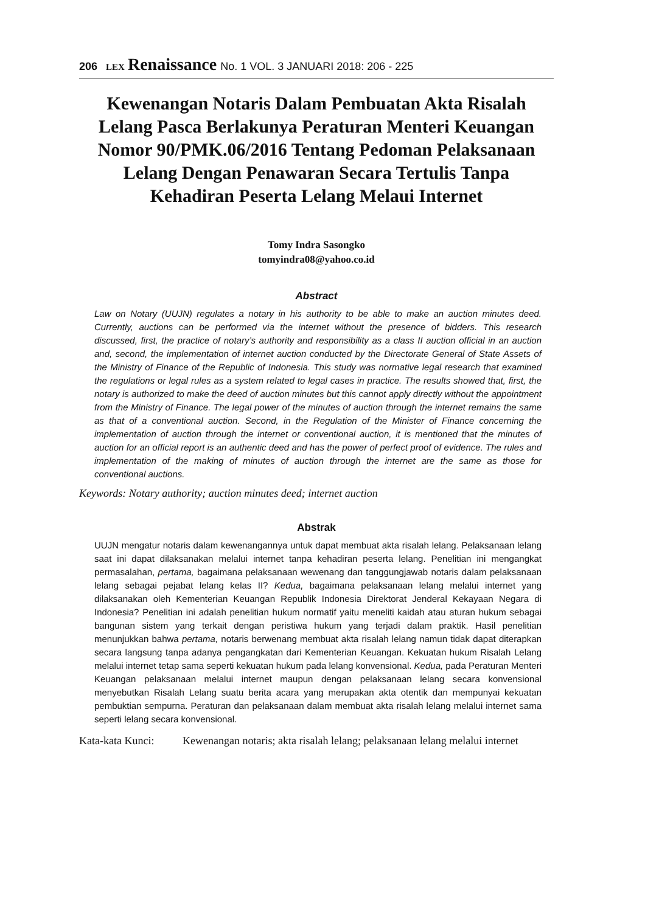206 LEX Renaissance No. 1 VOL. 3 JANUARI 2018: 206 - 225
Kewenangan Notaris Dalam Pembuatan Akta Risalah Lelang Pasca Berlakunya Peraturan Menteri Keuangan Nomor 90/PMK.06/2016 Tentang Pedoman Pelaksanaan Lelang Dengan Penawaran Secara Tertulis Tanpa Kehadiran Peserta Lelang Melaui Internet
Tomy Indra Sasongko
tomyindra08@yahoo.co.id
Abstract
Law on Notary (UUJN) regulates a notary in his authority to be able to make an auction minutes deed. Currently, auctions can be performed via the internet without the presence of bidders. This research discussed, first, the practice of notary’s authority and responsibility as a class II auction official in an auction and, second, the implementation of internet auction conducted by the Directorate General of State Assets of the Ministry of Finance of the Republic of Indonesia. This study was normative legal research that examined the regulations or legal rules as a system related to legal cases in practice. The results showed that, first, the notary is authorized to make the deed of auction minutes but this cannot apply directly without the appointment from the Ministry of Finance. The legal power of the minutes of auction through the internet remains the same as that of a conventional auction. Second, in the Regulation of the Minister of Finance concerning the implementation of auction through the internet or conventional auction, it is mentioned that the minutes of auction for an official report is an authentic deed and has the power of perfect proof of evidence. The rules and implementation of the making of minutes of auction through the internet are the same as those for conventional auctions.
Keywords: Notary authority; auction minutes deed; internet auction
Abstrak
UUJN mengatur notaris dalam kewenangannya untuk dapat membuat akta risalah lelang. Pelaksanaan lelang saat ini dapat dilaksanakan melalui internet tanpa kehadiran peserta lelang. Penelitian ini mengangkat permasalahan, pertama, bagaimana pelaksanaan wewenang dan tanggungjawab notaris dalam pelaksanaan lelang sebagai pejabat lelang kelas II? Kedua, bagaimana pelaksanaan lelang melalui internet yang dilaksanakan oleh Kementerian Keuangan Republik Indonesia Direktorat Jenderal Kekayaan Negara di Indonesia? Penelitian ini adalah penelitian hukum normatif yaitu meneliti kaidah atau aturan hukum sebagai bangunan sistem yang terkait dengan peristiwa hukum yang terjadi dalam praktik. Hasil penelitian menunjukkan bahwa pertama, notaris berwenang membuat akta risalah lelang namun tidak dapat diterapkan secara langsung tanpa adanya pengangkatan dari Kementerian Keuangan. Kekuatan hukum Risalah Lelang melalui internet tetap sama seperti kekuatan hukum pada lelang konvensional. Kedua, pada Peraturan Menteri Keuangan pelaksanaan melalui internet maupun dengan pelaksanaan lelang secara konvensional menyebutkan Risalah Lelang suatu berita acara yang merupakan akta otentik dan mempunyai kekuatan pembuktian sempurna. Peraturan dan pelaksanaan dalam membuat akta risalah lelang melalui internet sama seperti lelang secara konvensional.
Kata-kata Kunci:
Kewenangan notaris; akta risalah lelang; pelaksanaan lelang melalui internet